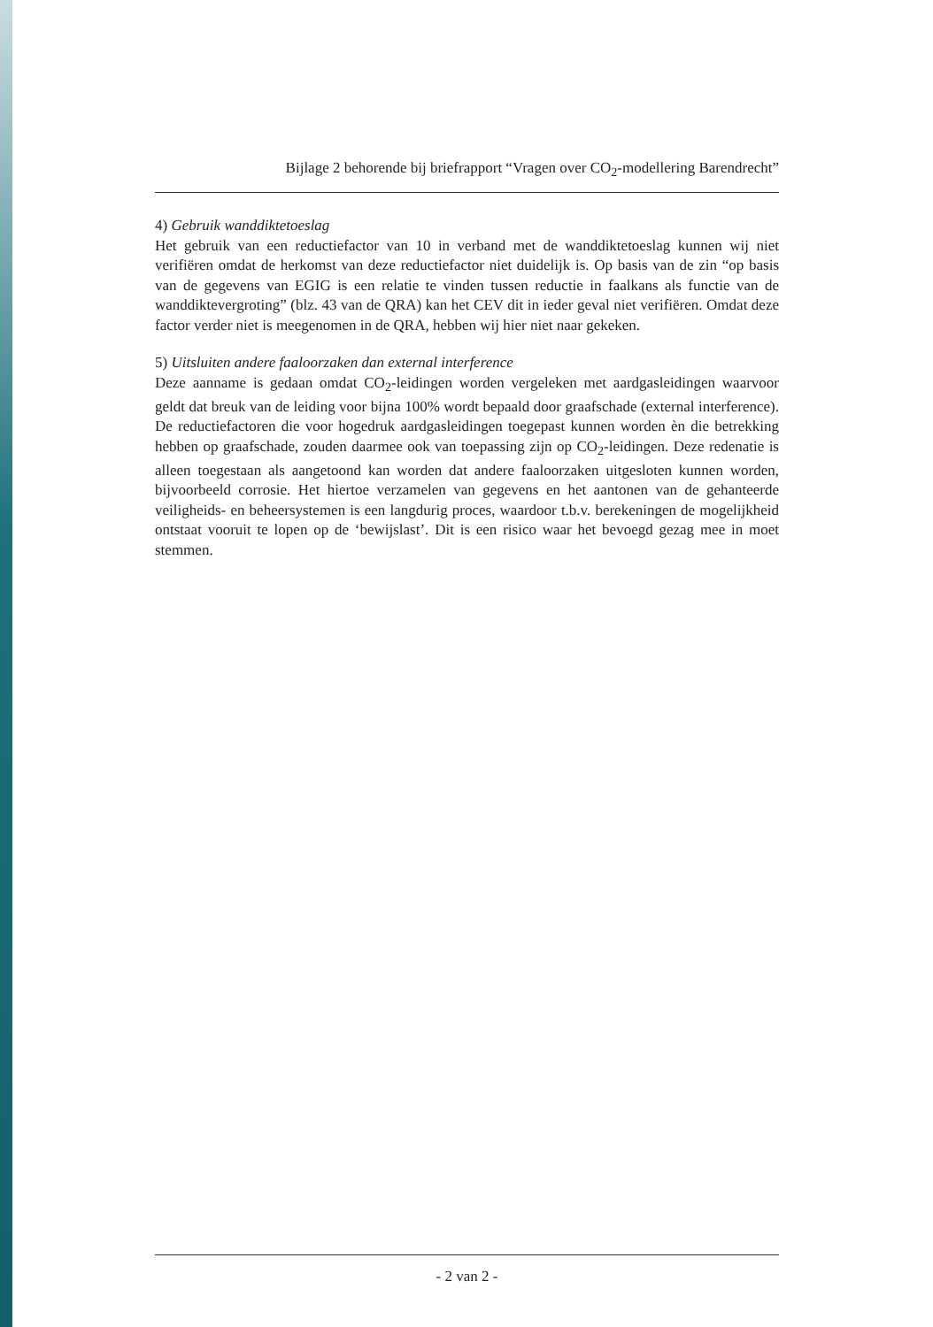Bijlage 2 behorende bij briefrapport “Vragen over CO<sub>2</sub>-modellering Barendrecht”
4) Gebruik wanddiktetoeslag
Het gebruik van een reductiefactor van 10 in verband met de wanddiktetoeslag kunnen wij niet verifiëren omdat de herkomst van deze reductiefactor niet duidelijk is. Op basis van de zin “op basis van de gegevens van EGIG is een relatie te vinden tussen reductie in faalkans als functie van de wanddiktevergroting” (blz. 43 van de QRA) kan het CEV dit in ieder geval niet verifiëren. Omdat deze factor verder niet is meegenomen in de QRA, hebben wij hier niet naar gekeken.
5) Uitsluiten andere faaloorzaken dan external interference
Deze aanname is gedaan omdat CO<sub>2</sub>-leidingen worden vergeleken met aardgasleidingen waarvoor geldt dat breuk van de leiding voor bijna 100% wordt bepaald door graafschade (external interference). De reductiefactoren die voor hogedruk aardgasleidingen toegepast kunnen worden èn die betrekking hebben op graafschade, zouden daarmee ook van toepassing zijn op CO<sub>2</sub>-leidingen. Deze redenatie is alleen toegestaan als aangetoond kan worden dat andere faaloorzaken uitgesloten kunnen worden, bijvoorbeeld corrosie. Het hiertoe verzamelen van gegevens en het aantonen van de gehanteerde veiligheids- en beheersystemen is een langdurig proces, waardoor t.b.v. berekeningen de mogelijkheid ontstaat vooruit te lopen op de ‘bewijslast’. Dit is een risico waar het bevoegd gezag mee in moet stemmen.
- 2 van 2 -